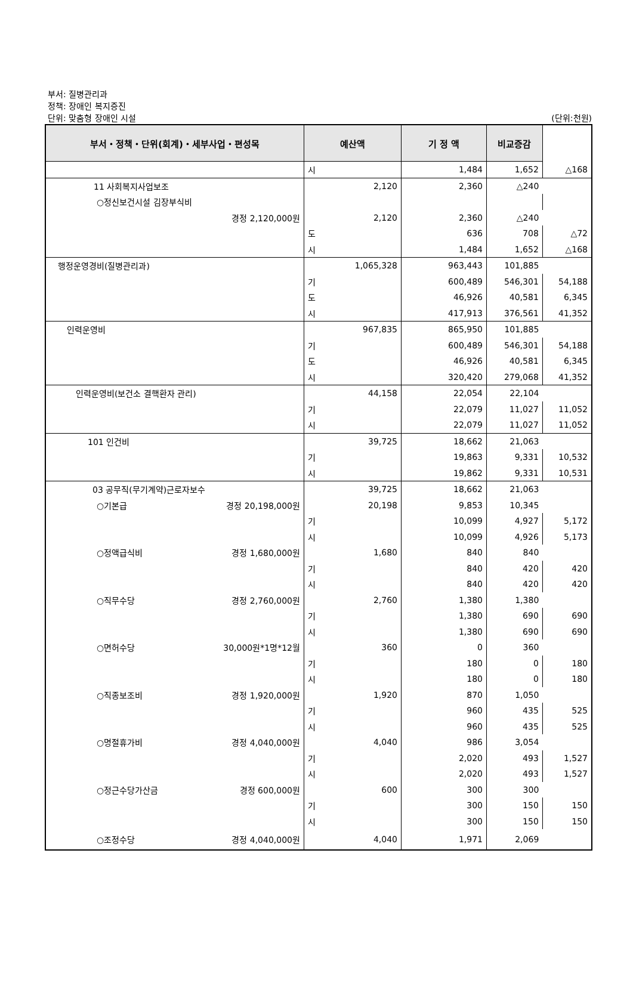부서: 질병관리과
정책: 장애인 복지증진
단위: 맞춤형 장애인 시설
(단위:천원)
| 부서・정책・단위(회계)・세부사업・편성목 | 예산액 | 기 정 액 | 비교증감 | |
| --- | --- | --- | --- | --- |
| | 시 | 1,484 | 1,652 | △168 |
| 11 사회복지사업보조 | 2,120 | 2,360 | △240 | |
| ○정신보건시설 김장부식비 | | | | |
| 경정 2,120,000원 | 2,120 | 2,360 | △240 | |
| | 도 | 636 | 708 | △72 |
| | 시 | 1,484 | 1,652 | △168 |
| 행정운영경비(질병관리과) | 1,065,328 | 963,443 | 101,885 | |
| | 기 | 600,489 | 546,301 | 54,188 |
| | 도 | 46,926 | 40,581 | 6,345 |
| | 시 | 417,913 | 376,561 | 41,352 |
| 인력운영비 | 967,835 | 865,950 | 101,885 | |
| | 기 | 600,489 | 546,301 | 54,188 |
| | 도 | 46,926 | 40,581 | 6,345 |
| | 시 | 320,420 | 279,068 | 41,352 |
| 인력운영비(보건소 결핵환자 관리) | 44,158 | 22,054 | 22,104 | |
| | 기 | 22,079 | 11,027 | 11,052 |
| | 시 | 22,079 | 11,027 | 11,052 |
| 101 인건비 | 39,725 | 18,662 | 21,063 | |
| | 기 | 19,863 | 9,331 | 10,532 |
| | 시 | 19,862 | 9,331 | 10,531 |
| 03 공무직(무기계약)근로자보수 | 39,725 | 18,662 | 21,063 | |
| ○기본급 경정 20,198,000원 | 20,198 | 9,853 | 10,345 | |
| | 기 | 10,099 | 4,927 | 5,172 |
| | 시 | 10,099 | 4,926 | 5,173 |
| ○정액급식비 경정 1,680,000원 | 1,680 | 840 | 840 | |
| | 기 | 840 | 420 | 420 |
| | 시 | 840 | 420 | 420 |
| ○직무수당 경정 2,760,000원 | 2,760 | 1,380 | 1,380 | |
| | 기 | 1,380 | 690 | 690 |
| | 시 | 1,380 | 690 | 690 |
| ○면허수당 30,000원*1명*12월 | 360 | 0 | 360 | |
| | 기 | 180 | 0 | 180 |
| | 시 | 180 | 0 | 180 |
| ○직종보조비 경정 1,920,000원 | 1,920 | 870 | 1,050 | |
| | 기 | 960 | 435 | 525 |
| | 시 | 960 | 435 | 525 |
| ○명절휴가비 경정 4,040,000원 | 4,040 | 986 | 3,054 | |
| | 기 | 2,020 | 493 | 1,527 |
| | 시 | 2,020 | 493 | 1,527 |
| ○정근수당가산금 경정 600,000원 | 600 | 300 | 300 | |
| | 기 | 300 | 150 | 150 |
| | 시 | 300 | 150 | 150 |
| ○조정수당 경정 4,040,000원 | 4,040 | 1,971 | 2,069 | |